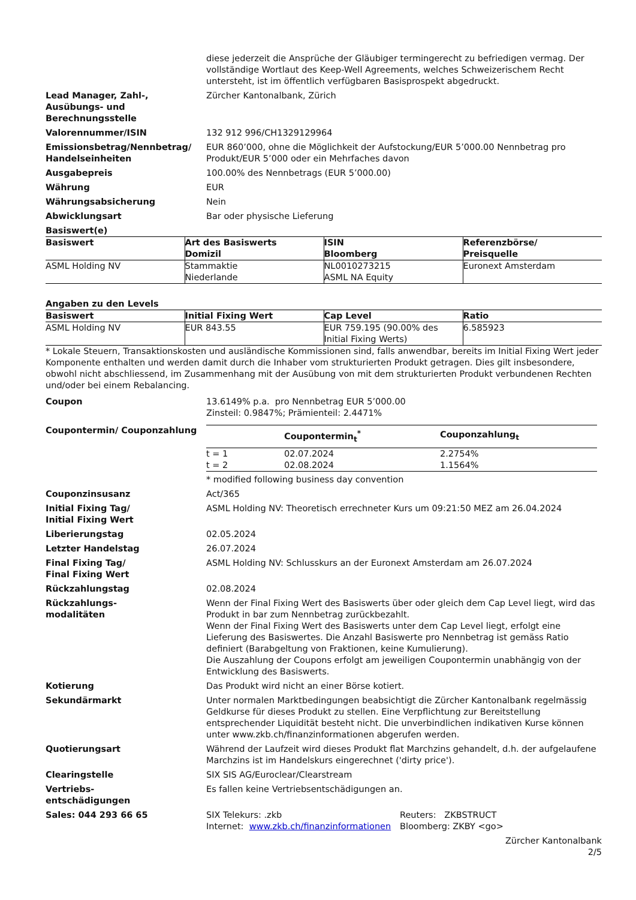diese jederzeit die Ansprüche der Gläubiger termingerecht zu befriedigen vermag. Der vollständige Wortlaut des Keep-Well Agreements, welches Schweizerischem Recht untersteht, ist im öffentlich verfügbaren Basisprospekt abgedruckt.
Lead Manager, Zahl-, Ausübungs- und Berechnungsstelle
Zürcher Kantonalbank, Zürich
Valorennummer/ISIN 132 912 996/CH1329129964
Emissionsbetrag/Nennbetrag/ Handelseinheiten
EUR 860’000, ohne die Möglichkeit der Aufstockung/EUR 5’000.00 Nennbetrag pro Produkt/EUR 5’000 oder ein Mehrfaches davon
Ausgabepreis 100.00% des Nennbetrags (EUR 5’000.00)
Währung EUR
Währungsabsicherung Nein
Abwicklungsart Bar oder physische Lieferung
Basiswert(e)
| Basiswert | Art des Basiswerts Domizil | ISIN Bloomberg | Referenzbörse/ Preisquelle |
| --- | --- | --- | --- |
| ASML Holding NV | Stammaktie Niederlande | NL0010273215 ASML NA Equity | Euronext Amsterdam |
Angaben zu den Levels
| Basiswert | Initial Fixing Wert | Cap Level | Ratio |
| --- | --- | --- | --- |
| ASML Holding NV | EUR 843.55 | EUR 759.195 (90.00% des Initial Fixing Werts) | 6.585923 |
* Lokale Steuern, Transaktionskosten und ausländische Kommissionen sind, falls anwendbar, bereits im Initial Fixing Wert jeder Komponente enthalten und werden damit durch die Inhaber vom strukturierten Produkt getragen. Dies gilt insbesondere, obwohl nicht abschliessend, im Zusammenhang mit der Ausübung von mit dem strukturierten Produkt verbundenen Rechten und/oder bei einem Rebalancing.
Coupon 13.6149% p.a. pro Nennbetrag EUR 5’000.00
Zinsteil: 0.9847%; Prämienteil: 2.4471%
Coupontermin/ Couponzahlung
| | Coupontermin<sub>t</sub><sup>*</sup> | Couponzahlung<sub>t</sub> |
| --- | --- | --- |
| t = 1 | 02.07.2024 | 2.2754% |
| t = 2 | 02.08.2024 | 1.1564% |
* modified following business day convention
Couponzinsusanz Act/365
Initial Fixing Tag/
Initial Fixing Wert
ASML Holding NV: Theoretisch errechneter Kurs um 09:21:50 MEZ am 26.04.2024
Liberierungstag 02.05.2024
Letzter Handelstag 26.07.2024
Final Fixing Tag/
Final Fixing Wert
ASML Holding NV: Schlusskurs an der Euronext Amsterdam am 26.07.2024
Rückzahlungstag 02.08.2024
Rückzahlungs-
modalitäten
Wenn der Final Fixing Wert des Basiswerts über oder gleich dem Cap Level liegt, wird das Produkt in bar zum Nennbetrag zurückbezahlt.
Wenn der Final Fixing Wert des Basiswerts unter dem Cap Level liegt, erfolgt eine Lieferung des Basiswertes. Die Anzahl Basiswerte pro Nennbetrag ist gemäss Ratio definiert (Barabgeltung von Fraktionen, keine Kumulierung).
Die Auszahlung der Coupons erfolgt am jeweiligen Coupontermin unabhängig von der Entwicklung des Basiswerts.
Kotierung Das Produkt wird nicht an einer Börse kotiert.
Sekundärmarkt Unter normalen Marktbedingungen beabsichtigt die Zürcher Kantonalbank regelmässig Geldkurse für dieses Produkt zu stellen. Eine Verpflichtung zur Bereitstellung entsprechender Liquidität besteht nicht. Die unverbindlichen indikativen Kurse können unter www.zkb.ch/finanzinformationen abgerufen werden.
Quotierungsart Während der Laufzeit wird dieses Produkt flat Marchzins gehandelt, d.h. der aufgelaufene Marchzins ist im Handelskurs eingerechnet ('dirty price').
Clearingstelle SIX SIS AG/Euroclear/Clearstream
Vertriebs-
entschädigungen
Es fallen keine Vertriebsentschädigungen an.
Sales: 044 293 66 65 SIX Telekurs: .zkb
Internet: www.zkb.ch/finanzinformationen
Reuters: ZKBSTRUCT
Bloomberg: ZKBY <go>
Zürcher Kantonalbank
2/5